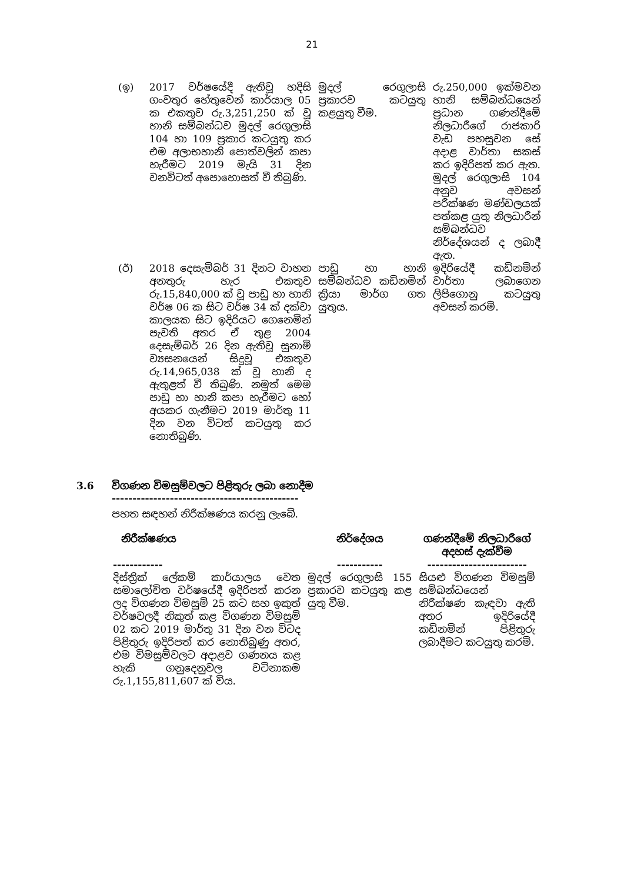21
| (ඉ) | 2017 වර්ෂයේදී ඇතිවූ හදිසි ගංවතුර හේතුවෙන් කාර්යාල 05 ක එකතුව රු.3,251,250 ක් වූ හානි සම්බන්ධව මුදල් රෙගුලාසි 104 හා 109 ප්‍රකාර කටයුතු කර එම අලාභහානි පොත්වලින් කපා හැරීමට 2019 මැයි 31 දින වනවිටත් අපොහොසත් වී තිබුණි. | මුදල් රෙගුලාසි ප්‍රකාරව කටයුතු කළයුතු වීම. | රු.250,000 ඉක්මවන හානි සම්බන්ධයෙන් ප්‍රධාන ගණන්දීමේ නිලධාරීගේ රාජකාරි වැඩ පහසුවන සේ අදාළ වාර්තා සකස් කර ඉදිරිපත් කර ඇත. මුදල් රෙගුලාසි 104 අනුව අවසන් පරීක්ෂණ මණ්ඩලයක් පත්කළ යුතු නිලධාරීන් සම්බන්ධව නිර්දේශයන් ද ලබාදී ඇත. |
| (ඊ) | 2018 දෙසැම්බර් 31 දිනට වාහන අනතුරු හැර එකතුව රු.15,840,000 ක් වූ පාඩු හා හානි වර්ෂ 06 ක සිට වර්ෂ 34 ක් දක්වා කාලයක සිට ඉදිරියට ගෙනෙමින් පැවති අතර ඒ තුළ 2004 දෙසැම්බර් 26 දින ඇතිවූ සුනාමි ව්‍යසනයෙන් සිදුවූ එකතුව රු.14,965,038 ක් වූ හානි ද ඇතුළත් වී තිබුණි. නමුත් මෙම පාඩු හා හානි කපා හැරීමට හෝ අයකර ගැනීමට 2019 මාර්තු 11 දින වන විටත් කටයුතු කර නොතිබුණි. | පාඩු හා හානි සම්බන්ධව කඩිනමින් ක්‍රියා මාර්ග ගත යුතුය. | ඉදිරියේදී කඩිනමින් වාර්තා ලබාගෙන ලිපිගොනු කටයුතු අවසන් කරමි. |
3.6 විගණන විමසුම්වලට පිළිතුරු ලබා නොදීම
---------------------------------------------
පහත සඳහන් නිරීක්ෂණය කරනු ලැබේ.
| නිරීක්ෂණය | නිර්දේශය | ගණන්දීමේ නිලධාරීගේ අදහස් දැක්වීම |
| --- | --- | --- |
| ------------ | ----------- | ------------------------ |
| දිස්ත්‍රික් ලේකම් කාර්යාලය වෙත සමාලෝචිත වර්ෂයේදී ඉදිරිපත් කරන ලද විගණන විමසුම් 25 කට සහ ඉකුත් වර්ෂවලදී නිකුත් කළ විගණන විමසුම් 02 කට 2019 මාර්තු 31 දින වන විටද පිළිතුරු ඉදිරිපත් කර නොතිබුණු අතර, එම විමසුම්වලට අදාළව ගණනය කළ හැකි ගනුදෙනුවල වටිනාකම රු.1,155,811,607 ක් විය. | මුදල් රෙගුලාසි 155 ප්‍රකාරව කටයුතු කළ යුතු වීම. | සියළු විගණන විමසුම් සම්බන්ධයෙන් නිරීක්ෂණ කැඳවා ඇති අතර ඉදිරියේදී කඩිනමින් පිළිතුරු ලබාදීමට කටයුතු කරමි. |